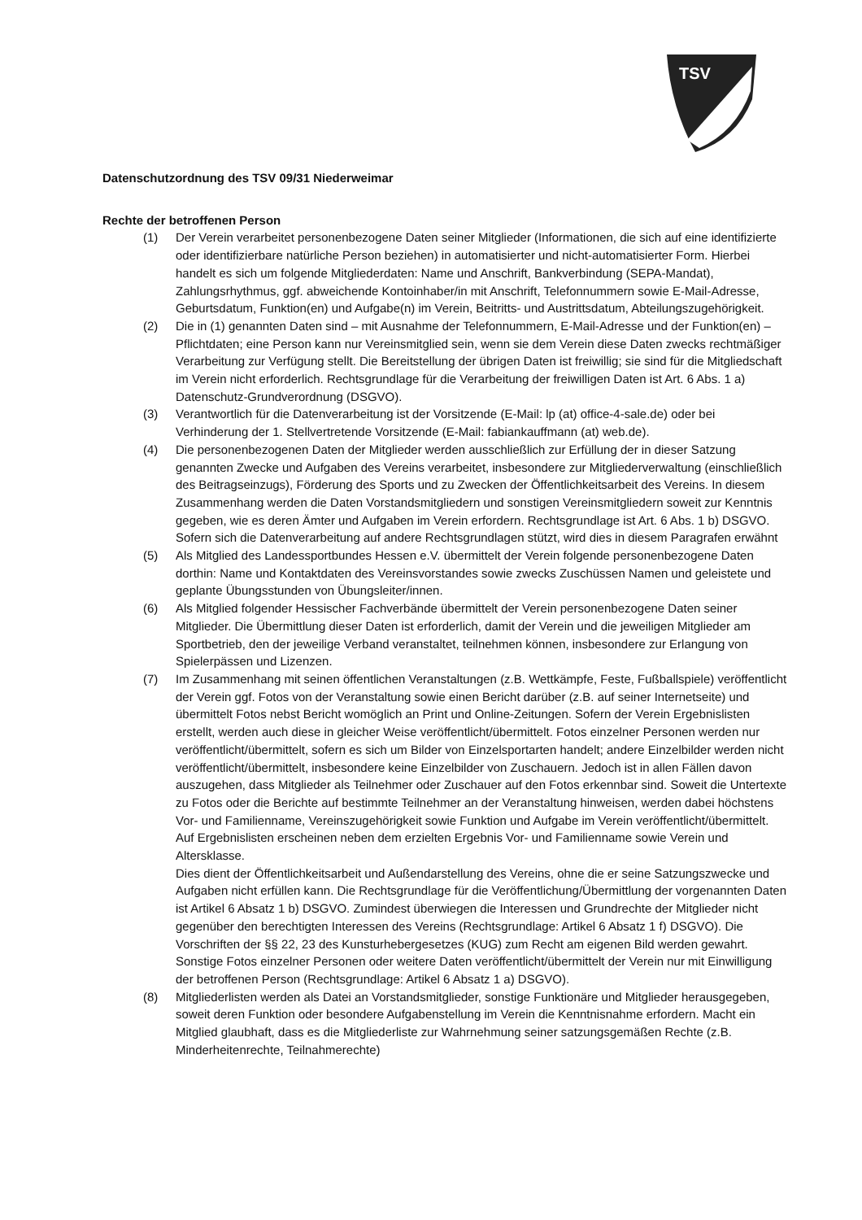TSV
Datenschutzordnung des TSV 09/31 Niederweimar
Rechte der betroffenen Person
(1) Der Verein verarbeitet personenbezogene Daten seiner Mitglieder (Informationen, die sich auf eine identifizierte oder identifizierbare natürliche Person beziehen) in automatisierter und nicht-automatisierter Form. Hierbei handelt es sich um folgende Mitgliederdaten: Name und Anschrift, Bankverbindung (SEPA-Mandat), Zahlungsrhythmus, ggf. abweichende Kontoinhaber/in mit Anschrift, Telefonnummern sowie E-Mail-Adresse, Geburtsdatum, Funktion(en) und Aufgabe(n) im Verein, Beitritts- und Austrittsdatum, Abteilungszugehörigkeit.
(2) Die in (1) genannten Daten sind – mit Ausnahme der Telefonnummern, E-Mail-Adresse und der Funktion(en) – Pflichtdaten; eine Person kann nur Vereinsmitglied sein, wenn sie dem Verein diese Daten zwecks rechtmäßiger Verarbeitung zur Verfügung stellt. Die Bereitstellung der übrigen Daten ist freiwillig; sie sind für die Mitgliedschaft im Verein nicht erforderlich. Rechtsgrundlage für die Verarbeitung der freiwilligen Daten ist Art. 6 Abs. 1 a) Datenschutz-Grundverordnung (DSGVO).
(3) Verantwortlich für die Datenverarbeitung ist der Vorsitzende (E-Mail: lp (at) office-4-sale.de) oder bei Verhinderung der 1. Stellvertretende Vorsitzende (E-Mail: fabiankauffmann (at) web.de).
(4) Die personenbezogenen Daten der Mitglieder werden ausschließlich zur Erfüllung der in dieser Satzung genannten Zwecke und Aufgaben des Vereins verarbeitet, insbesondere zur Mitgliederverwaltung (einschließlich des Beitragseinzugs), Förderung des Sports und zu Zwecken der Öffentlichkeitsarbeit des Vereins. In diesem Zusammenhang werden die Daten Vorstandsmitgliedern und sonstigen Vereinsmitgliedern soweit zur Kenntnis gegeben, wie es deren Ämter und Aufgaben im Verein erfordern. Rechtsgrundlage ist Art. 6 Abs. 1 b) DSGVO. Sofern sich die Datenverarbeitung auf andere Rechtsgrundlagen stützt, wird dies in diesem Paragrafen erwähnt
(5) Als Mitglied des Landessportbundes Hessen e.V. übermittelt der Verein folgende personenbezogene Daten dorthin: Name und Kontaktdaten des Vereinsvorstandes sowie zwecks Zuschüssen Namen und geleistete und geplante Übungsstunden von Übungsleiter/innen.
(6) Als Mitglied folgender Hessischer Fachverbände übermittelt der Verein personenbezogene Daten seiner Mitglieder. Die Übermittlung dieser Daten ist erforderlich, damit der Verein und die jeweiligen Mitglieder am Sportbetrieb, den der jeweilige Verband veranstaltet, teilnehmen können, insbesondere zur Erlangung von Spielerpässen und Lizenzen.
(7) Im Zusammenhang mit seinen öffentlichen Veranstaltungen (z.B. Wettkämpfe, Feste, Fußballspiele) veröffentlicht der Verein ggf. Fotos von der Veranstaltung sowie einen Bericht darüber (z.B. auf seiner Internetseite) und übermittelt Fotos nebst Bericht womöglich an Print und Online-Zeitungen. Sofern der Verein Ergebnislisten erstellt, werden auch diese in gleicher Weise veröffentlicht/übermittelt. Fotos einzelner Personen werden nur veröffentlicht/übermittelt, sofern es sich um Bilder von Einzelsportarten handelt; andere Einzelbilder werden nicht veröffentlicht/übermittelt, insbesondere keine Einzelbilder von Zuschauern. Jedoch ist in allen Fällen davon auszugehen, dass Mitglieder als Teilnehmer oder Zuschauer auf den Fotos erkennbar sind. Soweit die Untertexte zu Fotos oder die Berichte auf bestimmte Teilnehmer an der Veranstaltung hinweisen, werden dabei höchstens Vor- und Familienname, Vereinszugehörigkeit sowie Funktion und Aufgabe im Verein veröffentlicht/übermittelt. Auf Ergebnislisten erscheinen neben dem erzielten Ergebnis Vor- und Familienname sowie Verein und Altersklasse.
Dies dient der Öffentlichkeitsarbeit und Außendarstellung des Vereins, ohne die er seine Satzungszwecke und Aufgaben nicht erfüllen kann. Die Rechtsgrundlage für die Veröffentlichung/Übermittlung der vorgenannten Daten ist Artikel 6 Absatz 1 b) DSGVO. Zumindest überwiegen die Interessen und Grundrechte der Mitglieder nicht gegenüber den berechtigten Interessen des Vereins (Rechtsgrundlage: Artikel 6 Absatz 1 f) DSGVO). Die Vorschriften der §§ 22, 23 des Kunsturhebergesetzes (KUG) zum Recht am eigenen Bild werden gewahrt. Sonstige Fotos einzelner Personen oder weitere Daten veröffentlicht/übermittelt der Verein nur mit Einwilligung der betroffenen Person (Rechtsgrundlage: Artikel 6 Absatz 1 a) DSGVO).
(8) Mitgliederlisten werden als Datei an Vorstandsmitglieder, sonstige Funktionäre und Mitglieder herausgegeben, soweit deren Funktion oder besondere Aufgabenstellung im Verein die Kenntnisnahme erfordern. Macht ein Mitglied glaubhaft, dass es die Mitgliederliste zur Wahrnehmung seiner satzungsgemäßen Rechte (z.B. Minderheitenrechte, Teilnahmerechte)